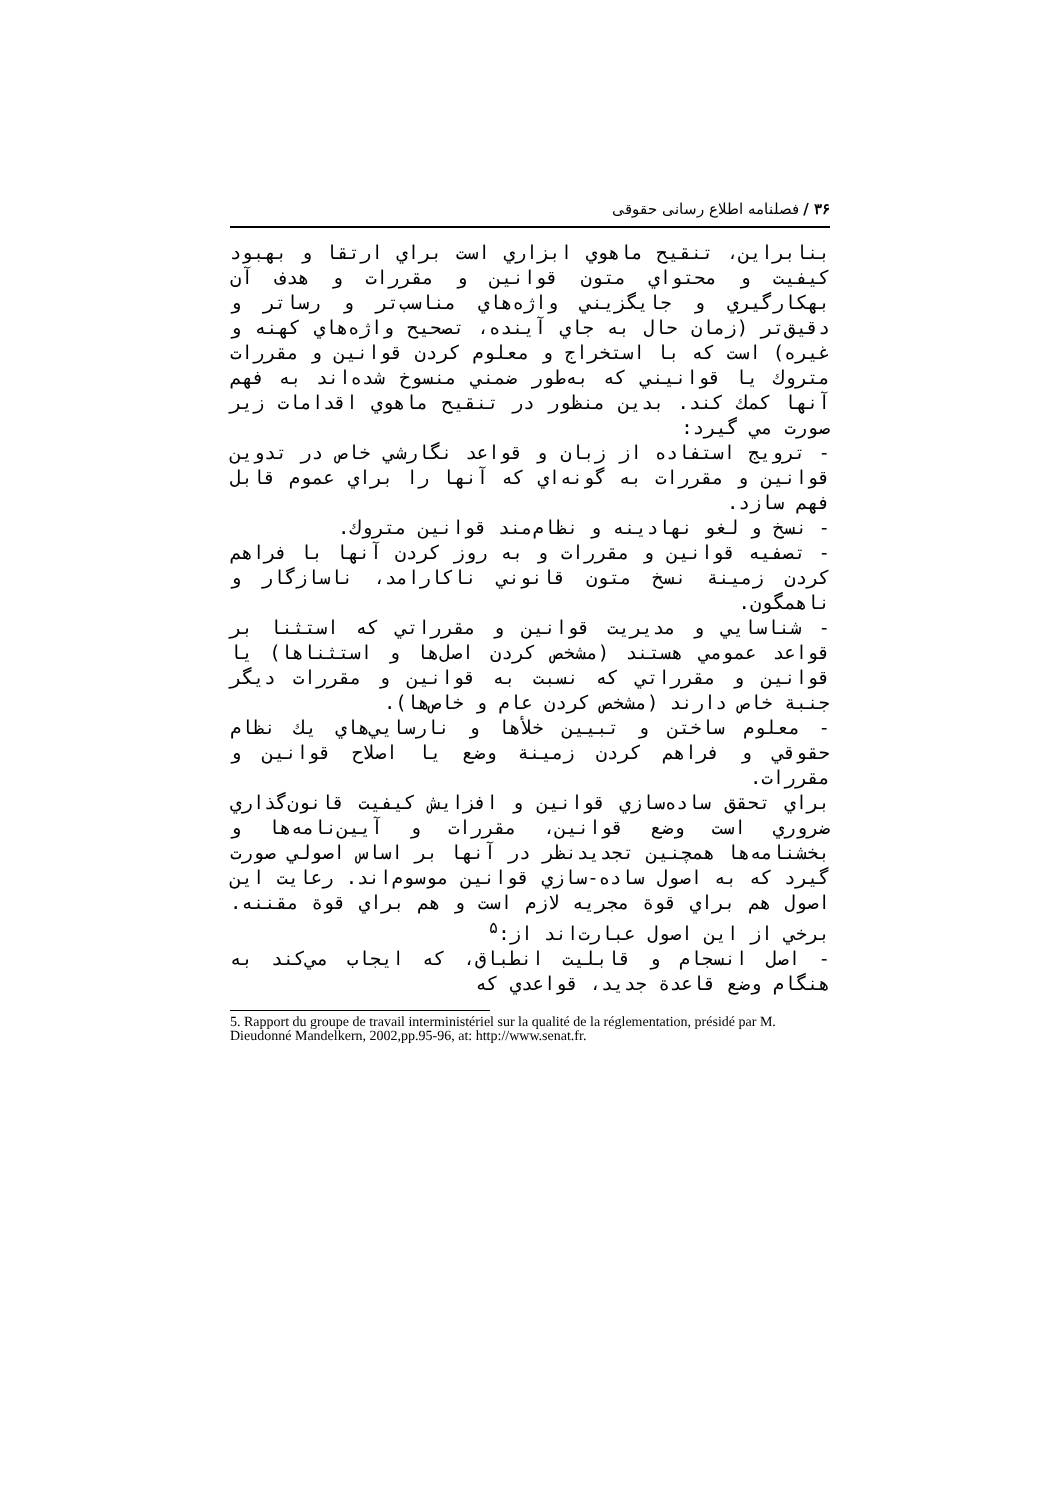۳۶ / فصلنامه اطلاع رسانی حقوقی
بنابراين، تنقيح ماهوي ابزاري است براي ارتقا و بهبود كيفيت و محتواي متون قوانين و مقررات و هدف آن بهكارگيري و جايگزيني واژه‌هاي مناسب‌تر و رساتر و دقيق‌تر (زمان حال به جاي آينده، تصحيح واژه‌هاي كهنه و غيره) است كه با استخراج و معلوم كردن قوانين و مقررات متروك يا قوانيني كه به‌طور ضمني منسوخ شده‌اند به فهم آنها كمك كند. بدين منظور در تنقيح ماهوي اقدامات زير صورت مي گيرد:
- ترويج استفاده از زبان و قواعد نگارشي خاص در تدوين قوانين و مقررات به گونه‌اي كه آنها را براي عموم قابل فهم سازد.
- نسخ و لغو نهادينه و نظام‌مند قوانين متروك.
- تصفيه قوانين و مقررات و به روز كردن آنها با فراهم كردن زمينة نسخ متون قانوني ناكارامد، ناسازگار و ناهمگون.
- شناسايي و مديريت قوانين و مقرراتي كه استثنا بر قواعد عمومي هستند (مشخص كردن اصل‌ها و استثناها) يا قوانين و مقرراتي كه نسبت به قوانين و مقررات ديگر جنبة خاص دارند (مشخص كردن عام و خاص‌ها).
- معلوم ساختن و تبيين خلأها و نارسايي‌هاي يك نظام حقوقي و فراهم كردن زمينة وضع يا اصلاح قوانين و مقررات.
براي تحقق ساده‌سازي قوانين و افزايش كيفيت قانون‌گذاري ضروري است وضع قوانين، مقررات و آيين‌نامه‌ها و بخشنامه‌ها همچنين تجديدنظر در آنها بر اساس اصولي صورت گيرد كه به اصول ساده-سازي قوانين موسوم‌اند. رعايت اين اصول هم براي قوة مجريه لازم است و هم براي قوة مقننه. برخي از اين اصول عبارت‌اند از:<sup>۵</sup>
- اصل انسجام و قابليت انطباق، كه ايجاب مي‌كند به هنگام وضع قاعدة جديد، قواعدي كه
5. Rapport du groupe de travail interministériel sur la qualité de la réglementation, présidé par M. Dieudonné Mandelkern, 2002,pp.95-96, at: http://www.senat.fr.